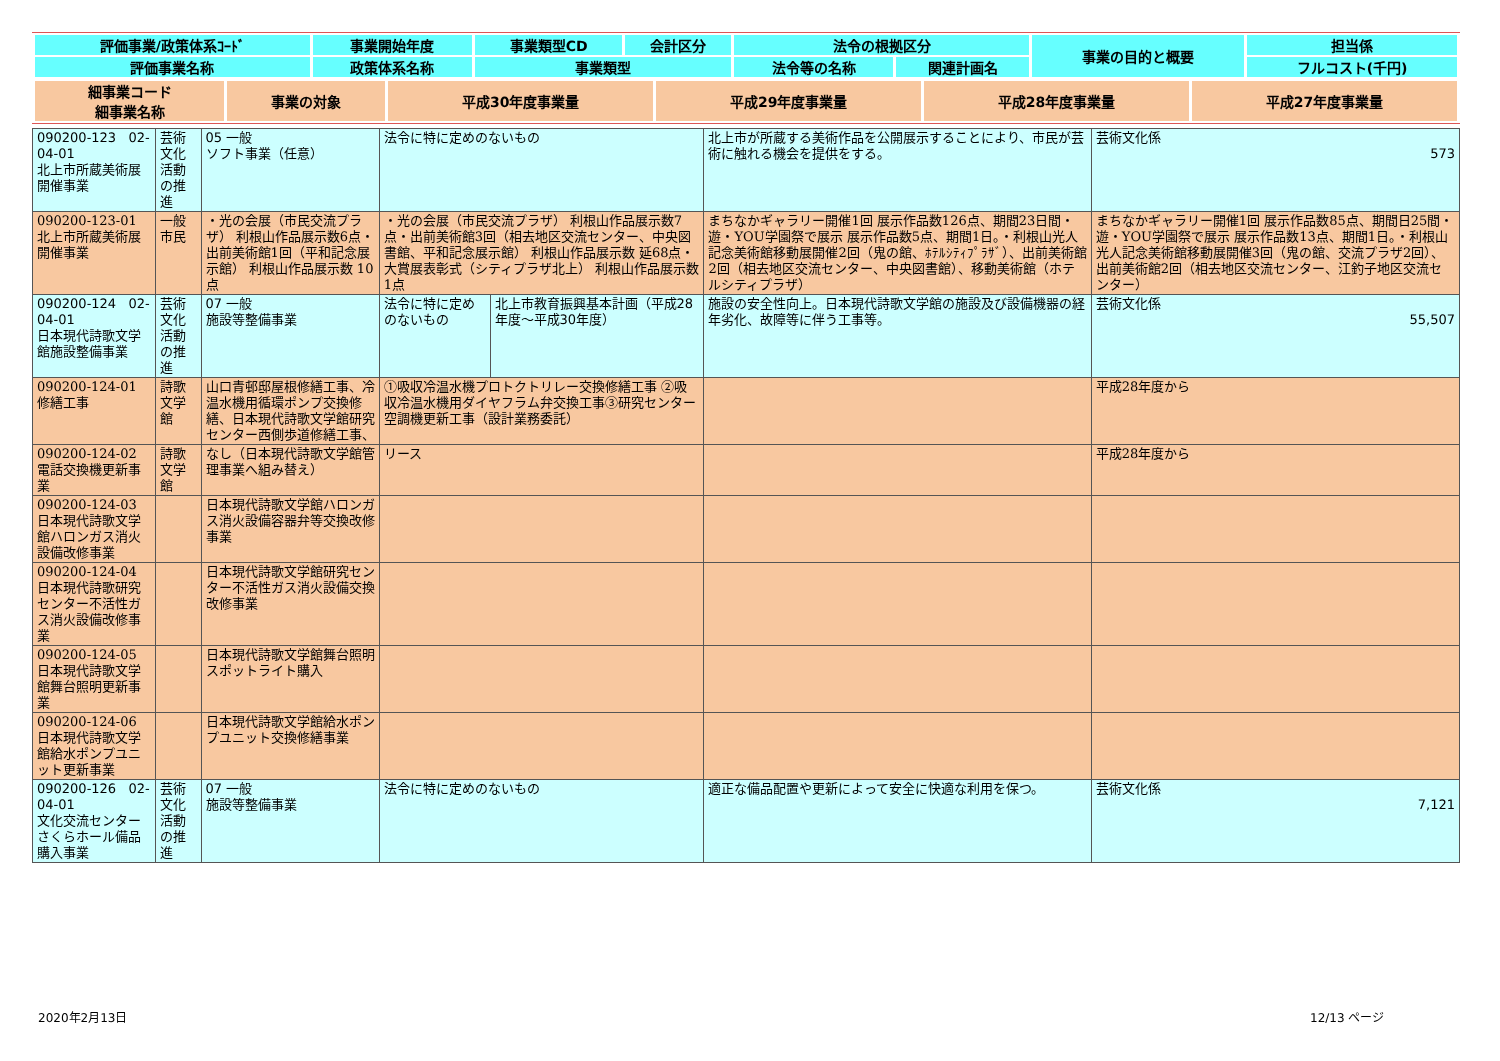| 評価事業/政策体系ｺｰﾄﾞ | 事業開始年度 | 事業類型CD | 会計区分 | 法令の根拠区分 | | 事業の目的と概要 | 担当係 |
| 評価事業名称 | 政策体系名称 | 事業類型 | | 法令等の名称 | 関連計画名 | | フルコスト(千円) |
| 細事業コード 細事業名称 | 事業の対象 | 平成30年度事業量 | 平成29年度事業量 | 平成28年度事業量 | 平成27年度事業量 |
| 090200-123 02-04-01 北上市所蔵美術展開催事業 | 芸術文化活動の推進 | 05 一般 ソフト事業（任意） | 法令に特に定めのないもの | | 北上市が所蔵する美術作品を公開展示することにより、市民が芸術に触れる機会を提供をする。 | 芸術文化係 573 |
| 090200-123-01 北上市所蔵美術展開催事業 | 一般市民 | ・光の会展（市民交流プラザ） 利根山作品展示数6点・出前美術館1回（平和記念展示館） 利根山作品展示数 10点 | ・光の会展（市民交流プラザ） 利根山作品展示数7点・出前美術館3回（相去地区交流センター、中央図書館、平和記念展示館） 利根山作品展示数 延68点・大賞展表彰式（シティプラザ北上） 利根山作品展示数1点 | | まちなかギャラリー開催1回 展示作品数126点、期間23日間・遊・YOU学園祭で展示 展示作品数5点、期間1日。・利根山光人記念美術館移動展開催2回（鬼の館、ﾎﾃﾙｼﾃｨﾌﾟﾗｻﾞ）、出前美術館2回（相去地区交流センター、中央図書館）、移動美術館（ホテルシティプラザ） | まちなかギャラリー開催1回 展示作品数85点、期間日25間・遊・YOU学園祭で展示 展示作品数13点、期間1日。・利根山光人記念美術館移動展開催3回（鬼の館、交流プラザ2回）、出前美術館2回（相去地区交流センター、江釣子地区交流センター） |
| 090200-124 02-04-01 日本現代詩歌文学館施設整備事業 | 芸術文化活動の推進 | 07 一般 施設等整備事業 | 法令に特に定めのないもの | 北上市教育振興基本計画（平成28年度～平成30年度） | 施設の安全性向上。日本現代詩歌文学館の施設及び設備機器の経年劣化、故障等に伴う工事等。 | 芸術文化係 55,507 |
| 090200-124-01 修繕工事 | 詩歌文学館 | 山口青邨邸屋根修繕工事、冷温水機用循環ポンプ交換修繕、日本現代詩歌文学館研究センター西側歩道修繕工事、 | ①吸収冷温水機プロトクトリレー交換修繕工事 ②吸収冷温水機用ダイヤフラム弁交換工事③研究センター空調機更新工事（設計業務委託） | | | 平成28年度から |
| 090200-124-02 電話交換機更新事業 | 詩歌文学館 | なし（日本現代詩歌文学館管理事業へ組み替え） | リース | | | 平成28年度から |
| 090200-124-03 日本現代詩歌文学館ハロンガス消火設備改修事業 | | 日本現代詩歌文学館ハロンガス消火設備容器弁等交換改修事業 | | | | |
| 090200-124-04 日本現代詩歌研究センター不活性ガス消火設備改修事業 | | 日本現代詩歌文学館研究センター不活性ガス消火設備交換改修事業 | | | | |
| 090200-124-05 日本現代詩歌文学館舞台照明更新事業 | | 日本現代詩歌文学館舞台照明スポットライト購入 | | | | |
| 090200-124-06 日本現代詩歌文学館給水ポンプユニット更新事業 | | 日本現代詩歌文学館給水ポンプユニット交換修繕事業 | | | | |
| 090200-126 02-04-01 文化交流センターさくらホール備品購入事業 | 芸術文化活動の推進 | 07 一般 施設等整備事業 | 法令に特に定めのないもの | | 適正な備品配置や更新によって安全に快適な利用を保つ。 | 芸術文化係 7,121 |
2020年2月13日 12/13 ページ